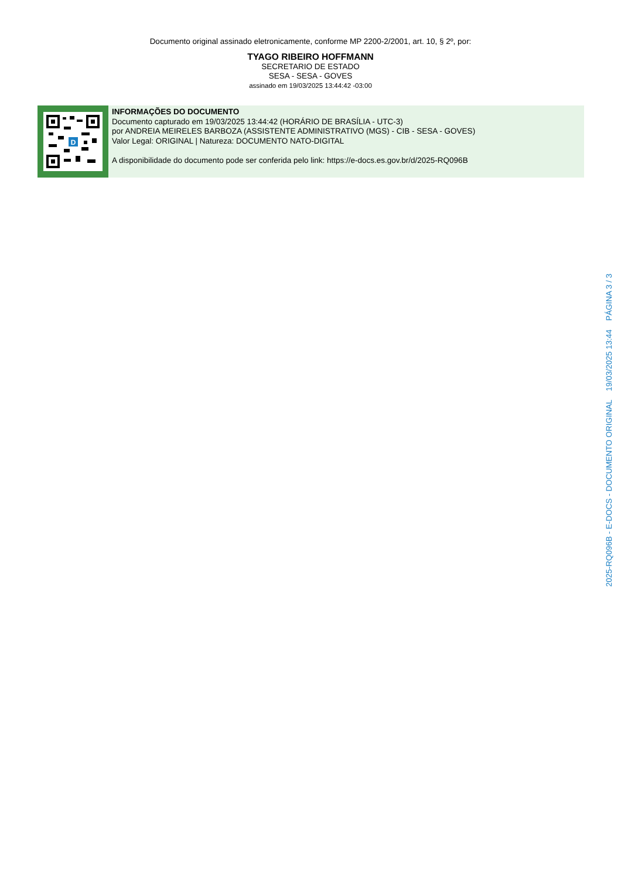Documento original assinado eletronicamente, conforme MP 2200-2/2001, art. 10, § 2º, por:
TYAGO RIBEIRO HOFFMANN
SECRETARIO DE ESTADO
SESA - SESA - GOVES
assinado em 19/03/2025 13:44:42 -03:00
D
INFORMAÇÕES DO DOCUMENTO
Documento capturado em 19/03/2025 13:44:42 (HORÁRIO DE BRASÍLIA - UTC-3)
por ANDREIA MEIRELES BARBOZA (ASSISTENTE ADMINISTRATIVO (MGS) - CIB - SESA - GOVES)
Valor Legal: ORIGINAL | Natureza: DOCUMENTO NATO-DIGITAL
A disponibilidade do documento pode ser conferida pelo link: https://e-docs.es.gov.br/d/2025-RQ096B
2025-RQ096B - E-DOCS - DOCUMENTO ORIGINAL 19/03/2025 13:44 PÁGINA 3 / 3